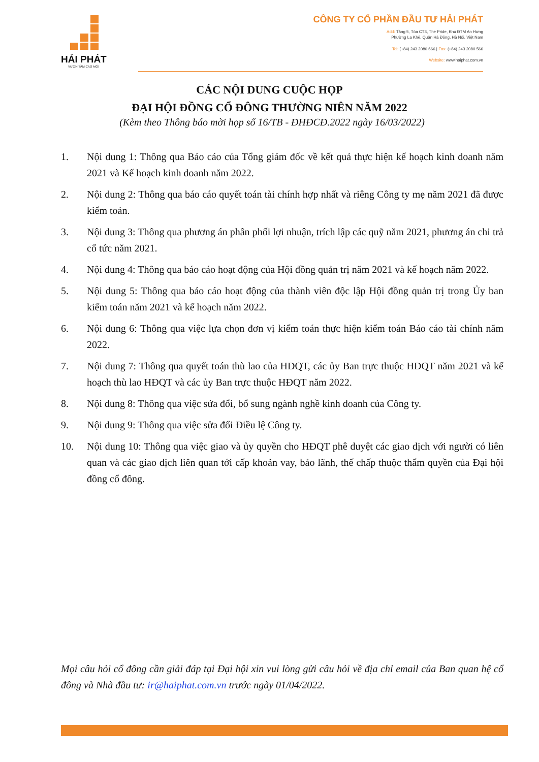HẢI PHÁT
VƯƠN TẦM CAO MỚI
CÔNG TY CỔ PHẦN ĐẦU TƯ HẢI PHÁT
Add: Tầng 5, Tòa CT3, The Pride, Khu ĐTM An Hưng
Phường La Khê, Quận Hà Đông, Hà Nội, Việt Nam
Tel: (+84) 243 2080 666 | Fax: (+84) 243 2080 566
Website: www.haiphat.com.vn
CÁC NỘI DUNG CUỘC HỌP
ĐẠI HỘI ĐỒNG CỔ ĐÔNG THƯỜNG NIÊN NĂM 2022
(Kèm theo Thông báo mời họp số 16/TB - ĐHĐCĐ.2022 ngày 16/03/2022)
1. Nội dung 1: Thông qua Báo cáo của Tổng giám đốc về kết quả thực hiện kế hoạch kinh doanh năm 2021 và Kế hoạch kinh doanh năm 2022.
2. Nội dung 2: Thông qua báo cáo quyết toán tài chính hợp nhất và riêng Công ty mẹ năm 2021 đã được kiểm toán.
3. Nội dung 3: Thông qua phương án phân phối lợi nhuận, trích lập các quỹ năm 2021, phương án chi trả cổ tức năm 2021.
4. Nội dung 4: Thông qua báo cáo hoạt động của Hội đồng quản trị năm 2021 và kế hoạch năm 2022.
5. Nội dung 5: Thông qua báo cáo hoạt động của thành viên độc lập Hội đồng quản trị trong Ủy ban kiểm toán năm 2021 và kế hoạch năm 2022.
6. Nội dung 6: Thông qua việc lựa chọn đơn vị kiểm toán thực hiện kiểm toán Báo cáo tài chính năm 2022.
7. Nội dung 7: Thông qua quyết toán thù lao của HĐQT, các ủy Ban trực thuộc HĐQT năm 2021 và kế hoạch thù lao HĐQT và các ủy Ban trực thuộc HĐQT năm 2022.
8. Nội dung 8: Thông qua việc sửa đổi, bổ sung ngành nghề kinh doanh của Công ty.
9. Nội dung 9: Thông qua việc sửa đổi Điều lệ Công ty.
10. Nội dung 10: Thông qua việc giao và ủy quyền cho HĐQT phê duyệt các giao dịch với người có liên quan và các giao dịch liên quan tới cấp khoản vay, bảo lãnh, thế chấp thuộc thẩm quyền của Đại hội đồng cổ đông.
Mọi câu hỏi cổ đông cần giải đáp tại Đại hội xin vui lòng gửi câu hỏi về địa chỉ email của Ban quan hệ cổ đông và Nhà đầu tư: ir@haiphat.com.vn trước ngày 01/04/2022.